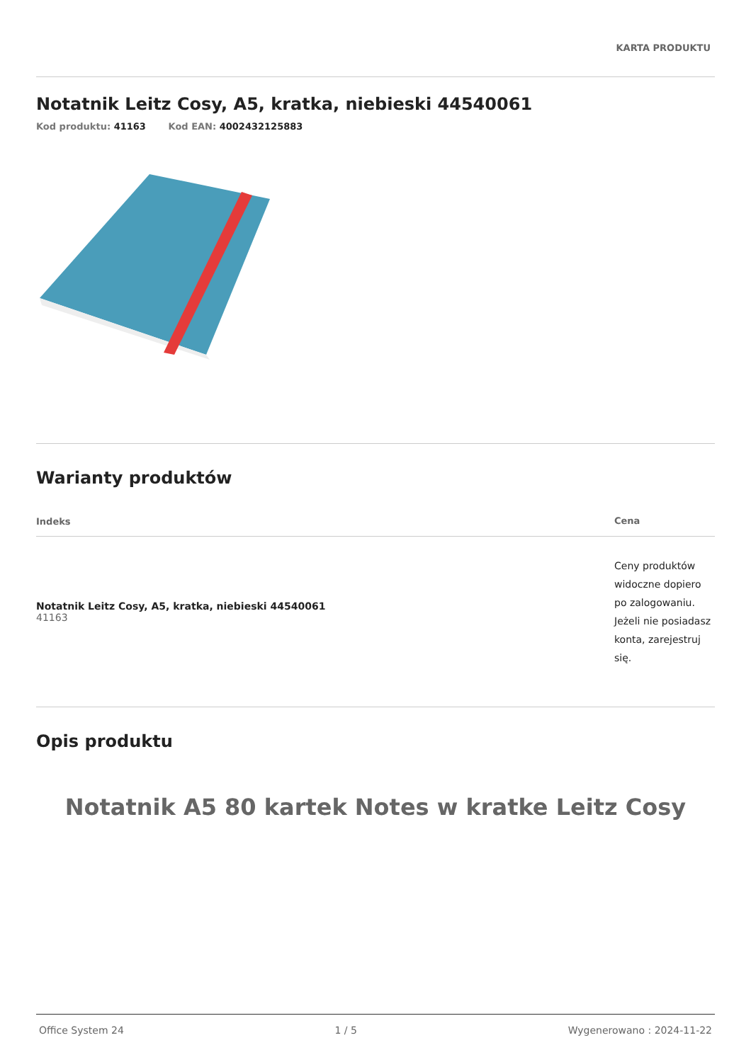KARTA PRODUKTU
Notatnik Leitz Cosy, A5, kratka, niebieski 44540061
Kod produktu: 41163 Kod EAN: 4002432125883
Warianty produktów
| Indeks | Cena |
| --- | --- |
| Notatnik Leitz Cosy, A5, kratka, niebieski 44540061 41163 | Ceny produktów widoczne dopiero po zalogowaniu. Jeżeli nie posiadasz konta, zarejestruj się. |
Opis produktu
Notatnik A5 80 kartek Notes w kratke Leitz Cosy
Office System 24 1 / 5 Wygenerowano : 2024-11-22